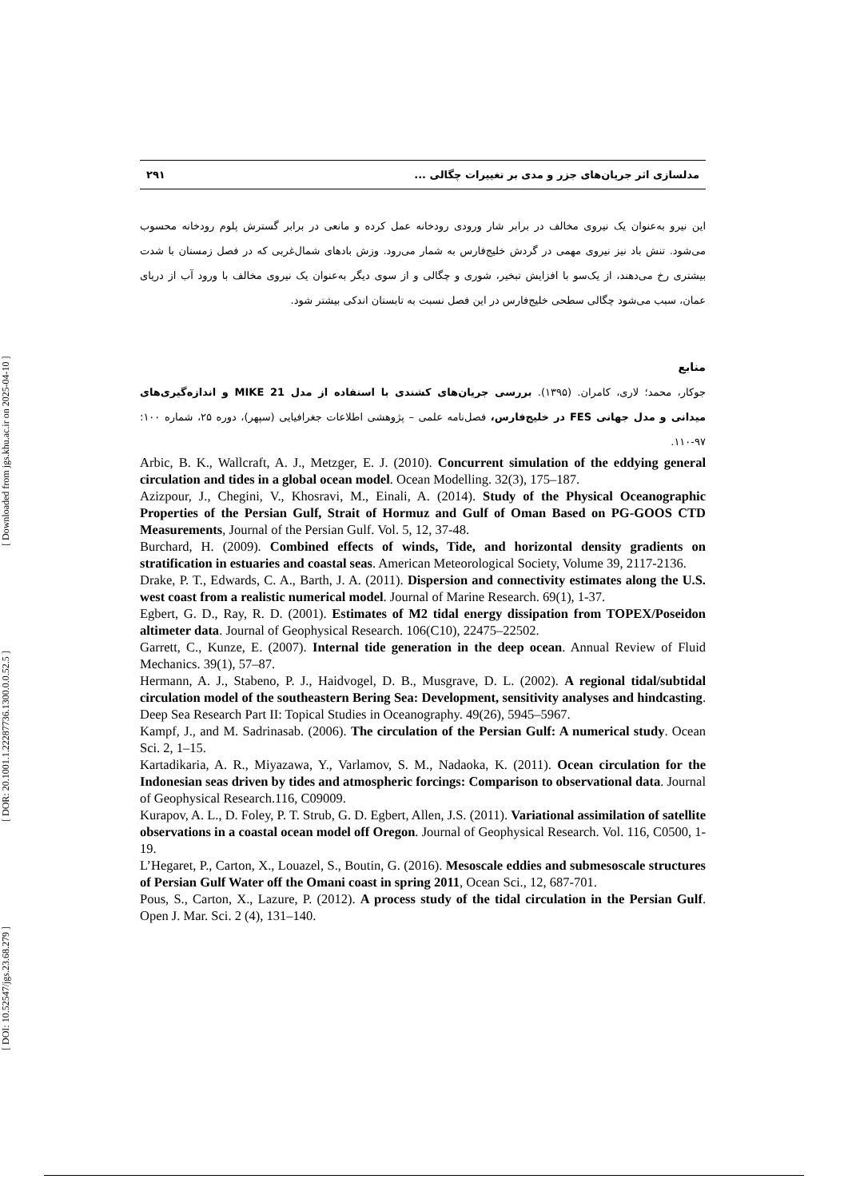[ DOI: 10.52547/jgs.23.68.279 ] [ DOR: 20.1001.1.22287736.1300.0.0.52.5 ] [ Downloaded from jgs.khu.ac.ir on 2025-04-10 ]
مدلسازی اثر جریان‌های جزر و مدی بر تغییرات چگالی ... ۲۹۱
این نیرو به‌عنوان یک نیروی مخالف در برابر شار ورودی رودخانه عمل کرده و مانعی در برابر گسترش پلوم رودخانه محسوب می‌شود. تنش باد نیز نیروی مهمی در گردش خلیج‌فارس به شمار می‌رود. وزش بادهای شمال‌غربی که در فصل زمستان با شدت بیشتری رخ می‌دهند، از یک‌سو با افزایش تبخیر، شوری و چگالی و از سوی دیگر به‌عنوان یک نیروی مخالف با ورود آب از دریای عمان، سبب می‌شود چگالی سطحی خلیج‌فارس در این فصل نسبت به تابستان اندکی بیشتر شود.
منابع
جوکار، محمد؛ لاری، کامران. (۱۳۹۵). بررسی جریان‌های کشندی با استفاده از مدل MIKE 21 و اندازه‌گیری‌های میدانی و مدل جهانی FES در خلیج‌فارس، فصل‌نامه علمی – پژوهشی اطلاعات جغرافیایی (سپهر)، دوره ۲۵، شماره ۱۰۰: ۹۷-۱۱۰.
Arbic, B. K., Wallcraft, A. J., Metzger, E. J. (2010). Concurrent simulation of the eddying general circulation and tides in a global ocean model. Ocean Modelling. 32(3), 175–187.
Azizpour, J., Chegini, V., Khosravi, M., Einali, A. (2014). Study of the Physical Oceanographic Properties of the Persian Gulf, Strait of Hormuz and Gulf of Oman Based on PG-GOOS CTD Measurements, Journal of the Persian Gulf. Vol. 5, 12, 37-48.
Burchard, H. (2009). Combined effects of winds, Tide, and horizontal density gradients on stratification in estuaries and coastal seas. American Meteorological Society, Volume 39, 2117-2136.
Drake, P. T., Edwards, C. A., Barth, J. A. (2011). Dispersion and connectivity estimates along the U.S. west coast from a realistic numerical model. Journal of Marine Research. 69(1), 1-37.
Egbert, G. D., Ray, R. D. (2001). Estimates of M2 tidal energy dissipation from TOPEX/Poseidon altimeter data. Journal of Geophysical Research. 106(C10), 22475–22502.
Garrett, C., Kunze, E. (2007). Internal tide generation in the deep ocean. Annual Review of Fluid Mechanics. 39(1), 57–87.
Hermann, A. J., Stabeno, P. J., Haidvogel, D. B., Musgrave, D. L. (2002). A regional tidal/subtidal circulation model of the southeastern Bering Sea: Development, sensitivity analyses and hindcasting. Deep Sea Research Part II: Topical Studies in Oceanography. 49(26), 5945–5967.
Kampf, J., and M. Sadrinasab. (2006). The circulation of the Persian Gulf: A numerical study. Ocean Sci. 2, 1–15.
Kartadikaria, A. R., Miyazawa, Y., Varlamov, S. M., Nadaoka, K. (2011). Ocean circulation for the Indonesian seas driven by tides and atmospheric forcings: Comparison to observational data. Journal of Geophysical Research.116, C09009.
Kurapov, A. L., D. Foley, P. T. Strub, G. D. Egbert, Allen, J.S. (2011). Variational assimilation of satellite observations in a coastal ocean model off Oregon. Journal of Geophysical Research. Vol. 116, C0500, 1-19.
L’Hegaret, P., Carton, X., Louazel, S., Boutin, G. (2016). Mesoscale eddies and submesoscale structures of Persian Gulf Water off the Omani coast in spring 2011, Ocean Sci., 12, 687-701.
Pous, S., Carton, X., Lazure, P. (2012). A process study of the tidal circulation in the Persian Gulf. Open J. Mar. Sci. 2 (4), 131–140.